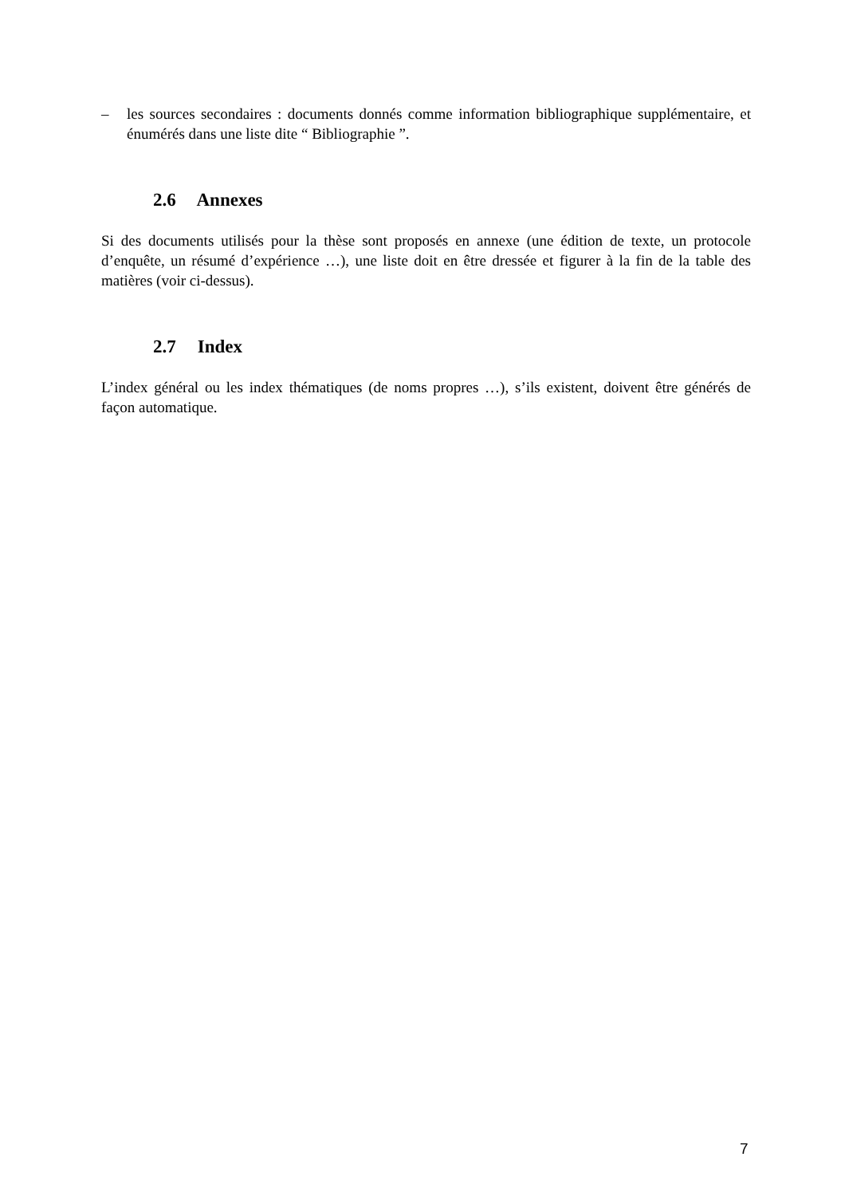– les sources secondaires : documents donnés comme information bibliographique supplémentaire, et énumérés dans une liste dite “ Bibliographie ”.
2.6 Annexes
Si des documents utilisés pour la thèse sont proposés en annexe (une édition de texte, un protocole d’enquête, un résumé d’expérience …), une liste doit en être dressée et figurer à la fin de la table des matières (voir ci-dessus).
2.7 Index
L’index général ou les index thématiques (de noms propres …), s’ils existent, doivent être générés de façon automatique.
7